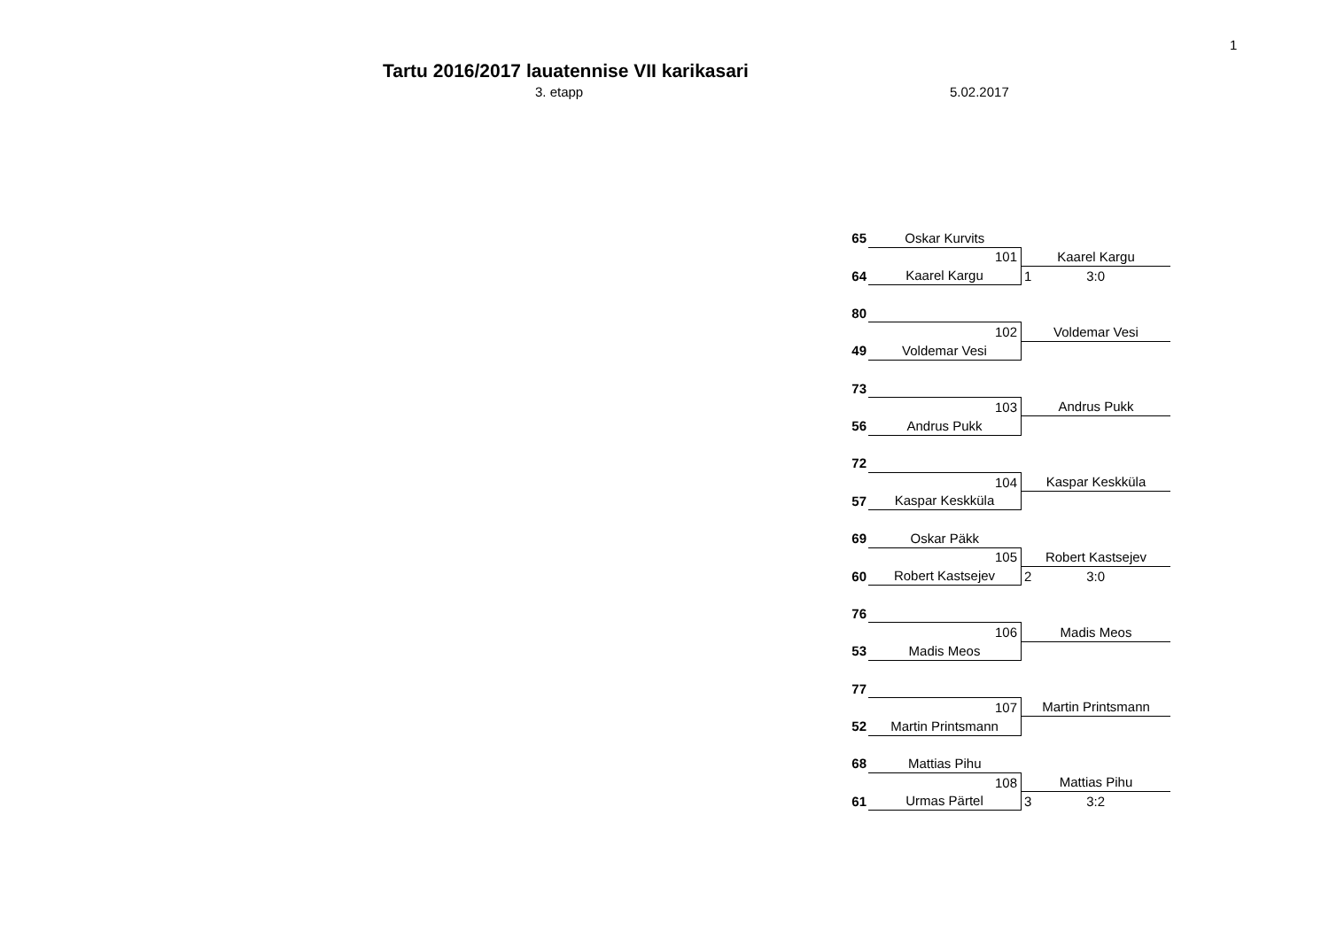1
Tartu 2016/2017 lauatennise VII karikasari
3. etapp 5.02.2017
| 65 | Oskar Kurvits | |
| | 101 | Kaarel Kargu |
| 64 | Kaarel Kargu | 1 3:0 |
| 80 | | |
| | 102 | Voldemar Vesi |
| 49 | Voldemar Vesi | |
| 73 | | |
| | 103 | Andrus Pukk |
| 56 | Andrus Pukk | |
| 72 | | |
| | 104 | Kaspar Keskküla |
| 57 | Kaspar Keskküla | |
| 69 | Oskar Päkk | |
| | 105 | Robert Kastsejev |
| 60 | Robert Kastsejev | 2 3:0 |
| 76 | | |
| | 106 | Madis Meos |
| 53 | Madis Meos | |
| 77 | | |
| | 107 | Martin Printsmann |
| 52 | Martin Printsmann | |
| 68 | Mattias Pihu | |
| | 108 | Mattias Pihu |
| 61 | Urmas Pärtel | 3 3:2 |